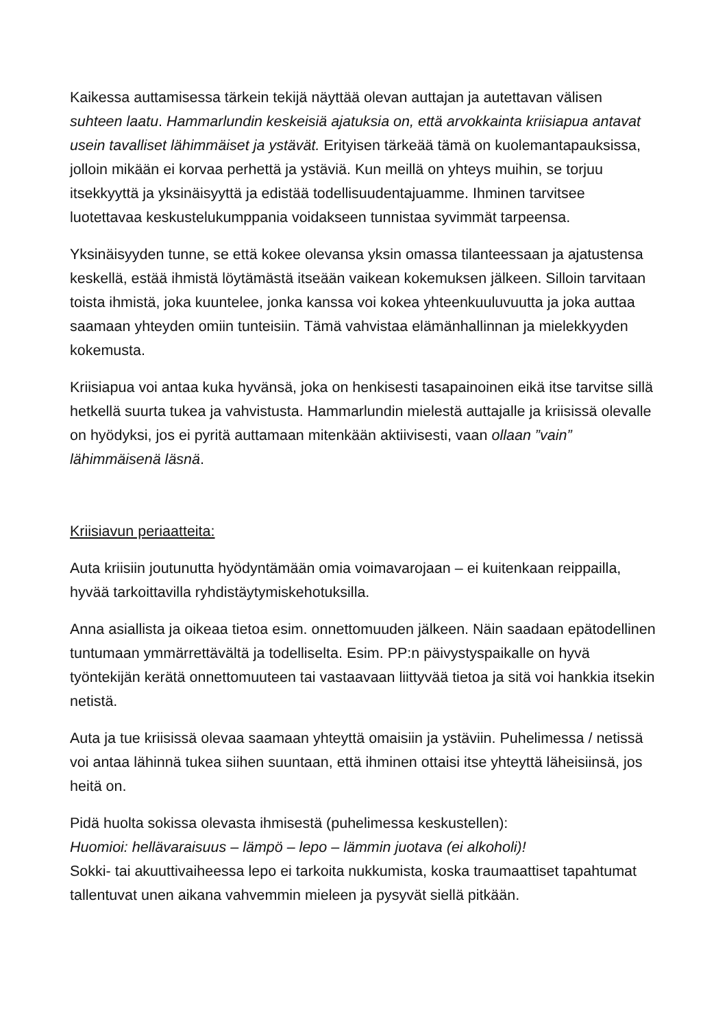Kaikessa auttamisessa tärkein tekijä näyttää olevan auttajan ja autettavan välisen suhteen laatu. Hammarlundin keskeisiä ajatuksia on, että arvokkainta kriisiapua antavat usein tavalliset lähimmäiset ja ystävät. Erityisen tärkeää tämä on kuolemantapauksissa, jolloin mikään ei korvaa perhettä ja ystäviä. Kun meillä on yhteys muihin, se torjuu itsekkyyttä ja yksinäisyyttä ja edistää todellisuudentajuamme. Ihminen tarvitsee luotettavaa keskustelukumppania voidakseen tunnistaa syvimmät tarpeensa.
Yksinäisyyden tunne, se että kokee olevansa yksin omassa tilanteessaan ja ajatustensa keskellä, estää ihmistä löytämästä itseään vaikean kokemuksen jälkeen. Silloin tarvitaan toista ihmistä, joka kuuntelee, jonka kanssa voi kokea yhteenkuuluvuutta ja joka auttaa saamaan yhteyden omiin tunteisiin. Tämä vahvistaa elämänhallinnan ja mielekkyyden kokemusta.
Kriisiapua voi antaa kuka hyvänsä, joka on henkisesti tasapainoinen eikä itse tarvitse sillä hetkellä suurta tukea ja vahvistusta. Hammarlundin mielestä auttajalle ja kriisissä olevalle on hyödyksi, jos ei pyritä auttamaan mitenkään aktiivisesti, vaan ollaan ”vain” lähimmäisenä läsnä.
Kriisiavun periaatteita:
Auta kriisiin joutunutta hyödyntämään omia voimavarojaan – ei kuitenkaan reippailla, hyvää tarkoittavilla ryhdistäytymiskehotuksilla.
Anna asiallista ja oikeaa tietoa esim. onnettomuuden jälkeen. Näin saadaan epätodellinen tuntumaan ymmärrettävältä ja todelliselta. Esim. PP:n päivystyspaikalle on hyvä työntekijän kerätä onnettomuuteen tai vastaavaan liittyvää tietoa ja sitä voi hankkia itsekin netistä.
Auta ja tue kriisissä olevaa saamaan yhteyttä omaisiin ja ystäviin. Puhelimessa / netissä voi antaa lähinnä tukea siihen suuntaan, että ihminen ottaisi itse yhteyttä läheisiinsä, jos heitä on.
Pidä huolta sokissa olevasta ihmisestä (puhelimessa keskustellen):
Huomioi: hellävaraisuus – lämpö – lepo – lämmin juotava (ei alkoholi)!
Sokki- tai akuuttivaiheessa lepo ei tarkoita nukkumista, koska traumaattiset tapahtumat tallentuvat unen aikana vahvemmin mieleen ja pysyvät siellä pitkään.